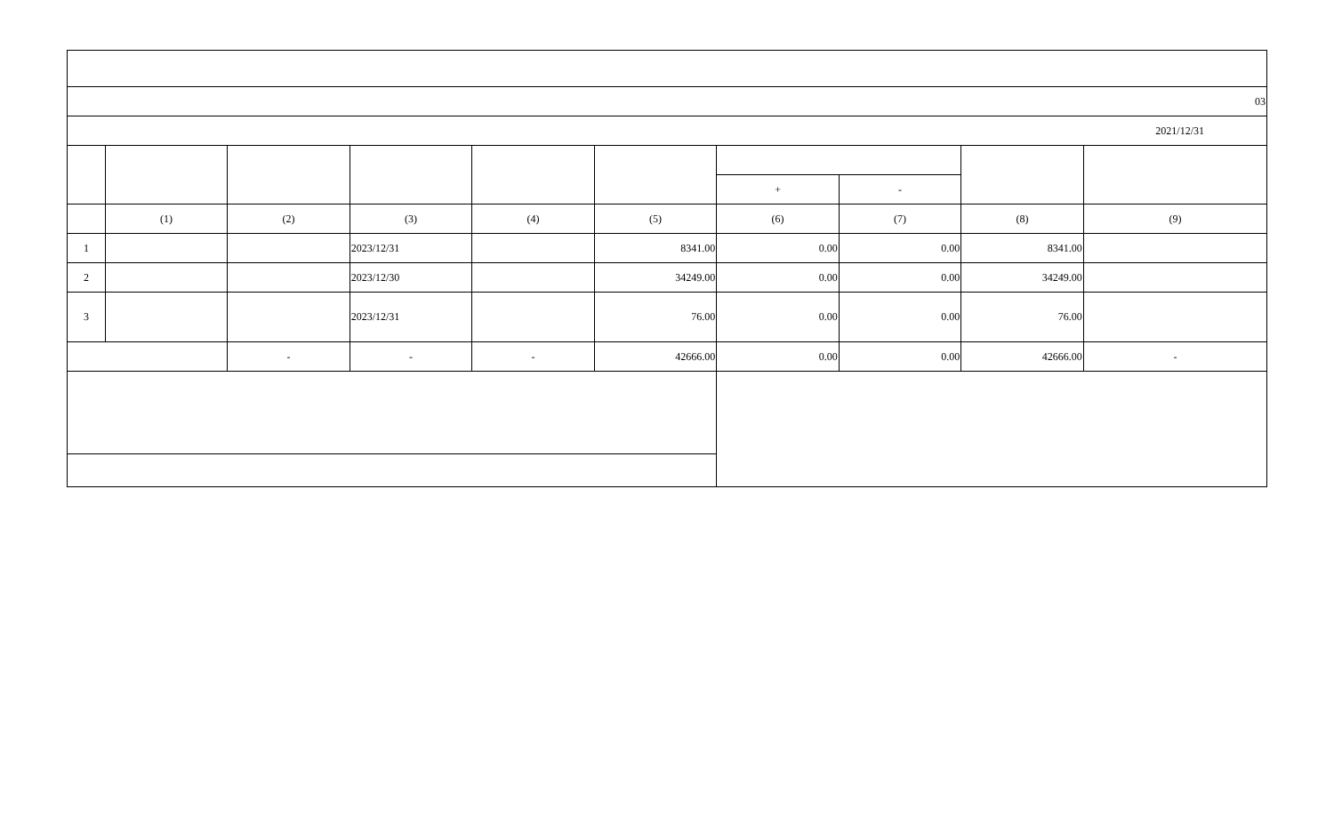| 03 | | | | | | | | | |
| 2021/12/31 | | | | | | | | | |
| | | | | | | + | - | | |
| | (1) | (2) | (3) | (4) | (5) | (6) | (7) | (8) | (9) |
| 1 | | | 2023/12/31 | | 8341.00 | 0.00 | 0.00 | 8341.00 | |
| 2 | | | 2023/12/30 | | 34249.00 | 0.00 | 0.00 | 34249.00 | |
| 3 | | | 2023/12/31 | | 76.00 | 0.00 | 0.00 | 76.00 | |
| | | - | - | - | 42666.00 | 0.00 | 0.00 | 42666.00 | - |